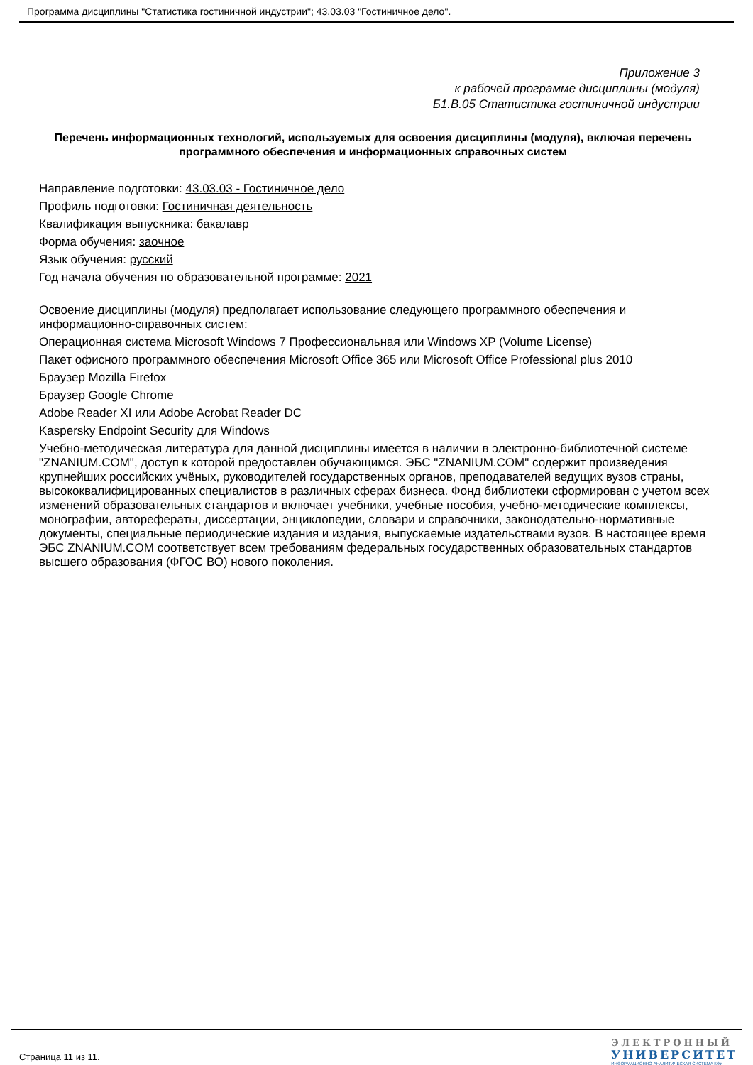Программа дисциплины "Статистика гостиничной индустрии"; 43.03.03 "Гостиничное дело".
Приложение 3
к рабочей программе дисциплины (модуля)
Б1.В.05 Статистика гостиничной индустрии
Перечень информационных технологий, используемых для освоения дисциплины (модуля), включая перечень программного обеспечения и информационных справочных систем
Направление подготовки: 43.03.03 - Гостиничное дело
Профиль подготовки: Гостиничная деятельность
Квалификация выпускника: бакалавр
Форма обучения: заочное
Язык обучения: русский
Год начала обучения по образовательной программе: 2021
Освоение дисциплины (модуля) предполагает использование следующего программного обеспечения и информационно-справочных систем:
Операционная система Microsoft Windows 7 Профессиональная или Windows XP (Volume License)
Пакет офисного программного обеспечения Microsoft Office 365 или Microsoft Office Professional plus 2010
Браузер Mozilla Firefox
Браузер Google Chrome
Adobe Reader XI или Adobe Acrobat Reader DC
Kaspersky Endpoint Security для Windows
Учебно-методическая литература для данной дисциплины имеется в наличии в электронно-библиотечной системе "ZNANIUM.COM", доступ к которой предоставлен обучающимся. ЭБС "ZNANIUM.COM" содержит произведения крупнейших российских учёных, руководителей государственных органов, преподавателей ведущих вузов страны, высококвалифицированных специалистов в различных сферах бизнеса. Фонд библиотеки сформирован с учетом всех изменений образовательных стандартов и включает учебники, учебные пособия, учебно-методические комплексы, монографии, авторефераты, диссертации, энциклопедии, словари и справочники, законодательно-нормативные документы, специальные периодические издания и издания, выпускаемые издательствами вузов. В настоящее время ЭБС ZNANIUM.COM соответствует всем требованиям федеральных государственных образовательных стандартов высшего образования (ФГОС ВО) нового поколения.
Страница 11 из 11.
ЭЛЕКТРОННЫЙ
УНИВЕРСИТЕТ
ИНФОРМАЦИОННО-АНАЛИТИЧЕСКАЯ СИСТЕМА КФУ